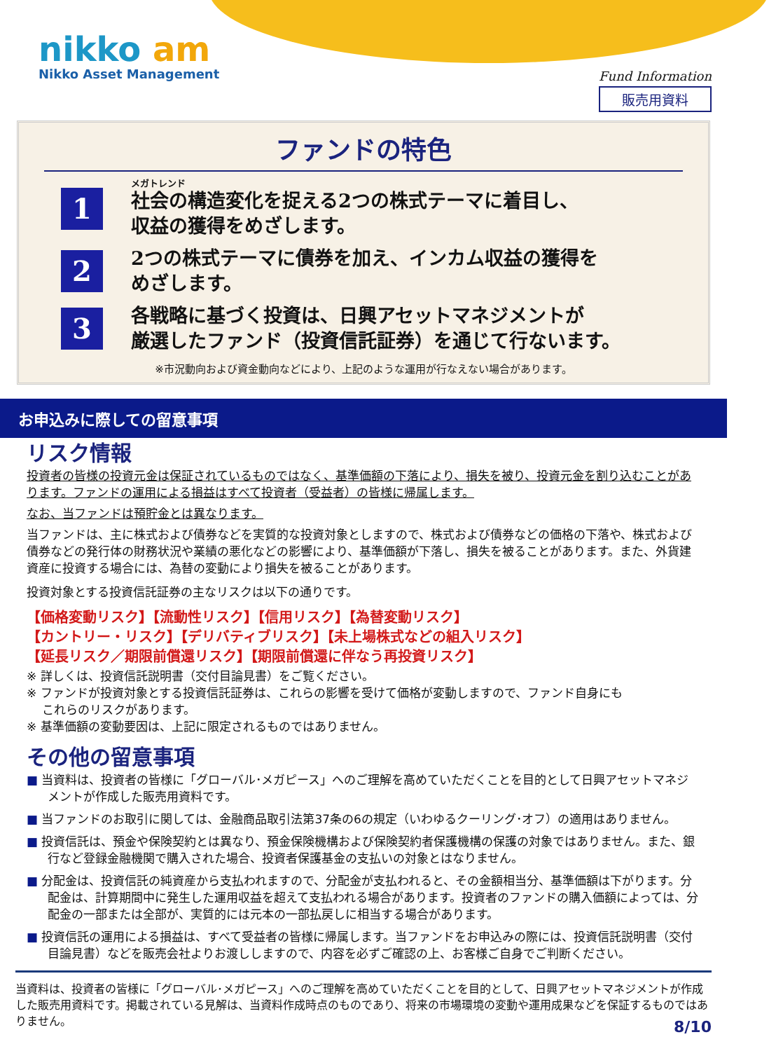nikko am
Nikko Asset Management
Fund Information
販売用資料
ファンドの特色
1
メガトレンド
社会の構造変化を捉える2つの株式テーマに着目し、
収益の獲得をめざします。
2
2つの株式テーマに債券を加え、インカム収益の獲得を
めざします。
3
各戦略に基づく投資は、日興アセットマネジメントが
厳選したファンド（投資信託証券）を通じて行ないます。
※市況動向および資金動向などにより、上記のような運用が行なえない場合があります。
お申込みに際しての留意事項
リスク情報
投資者の皆様の投資元金は保証されているものではなく、基準価額の下落により、損失を被り、投資元金を割り込むことがあります。ファンドの運用による損益はすべて投資者（受益者）の皆様に帰属します。
なお、当ファンドは預貯金とは異なります。
当ファンドは、主に株式および債券などを実質的な投資対象としますので、株式および債券などの価格の下落や、株式および債券などの発行体の財務状況や業績の悪化などの影響により、基準価額が下落し、損失を被ることがあります。また、外貨建資産に投資する場合には、為替の変動により損失を被ることがあります。
投資対象とする投資信託証券の主なリスクは以下の通りです。
【価格変動リスク】【流動性リスク】【信用リスク】【為替変動リスク】
【カントリー・リスク】【デリバティブリスク】【未上場株式などの組入リスク】
【延長リスク／期限前償還リスク】【期限前償還に伴なう再投資リスク】
※ 詳しくは、投資信託説明書（交付目論見書）をご覧ください。
※ ファンドが投資対象とする投資信託証券は、これらの影響を受けて価格が変動しますので、ファンド自身にも
　 これらのリスクがあります。
※ 基準価額の変動要因は、上記に限定されるものではありません。
その他の留意事項
■ 当資料は、投資者の皆様に「グローバル･メガピース」へのご理解を高めていただくことを目的として日興アセットマネジメントが作成した販売用資料です。
■ 当ファンドのお取引に関しては、金融商品取引法第37条の6の規定（いわゆるクーリング･オフ）の適用はありません。
■ 投資信託は、預金や保険契約とは異なり、預金保険機構および保険契約者保護機構の保護の対象ではありません。また、銀行など登録金融機関で購入された場合、投資者保護基金の支払いの対象とはなりません。
■ 分配金は、投資信託の純資産から支払われますので、分配金が支払われると、その金額相当分、基準価額は下がります。分配金は、計算期間中に発生した運用収益を超えて支払われる場合があります。投資者のファンドの購入価額によっては、分配金の一部または全部が、実質的には元本の一部払戻しに相当する場合があります。
■ 投資信託の運用による損益は、すべて受益者の皆様に帰属します。当ファンドをお申込みの際には、投資信託説明書（交付目論見書）などを販売会社よりお渡ししますので、内容を必ずご確認の上、お客様ご自身でご判断ください。
当資料は、投資者の皆様に「グローバル･メガピース」へのご理解を高めていただくことを目的として、日興アセットマネジメントが作成した販売用資料です。掲載されている見解は、当資料作成時点のものであり、将来の市場環境の変動や運用成果などを保証するものではありません。
8/10